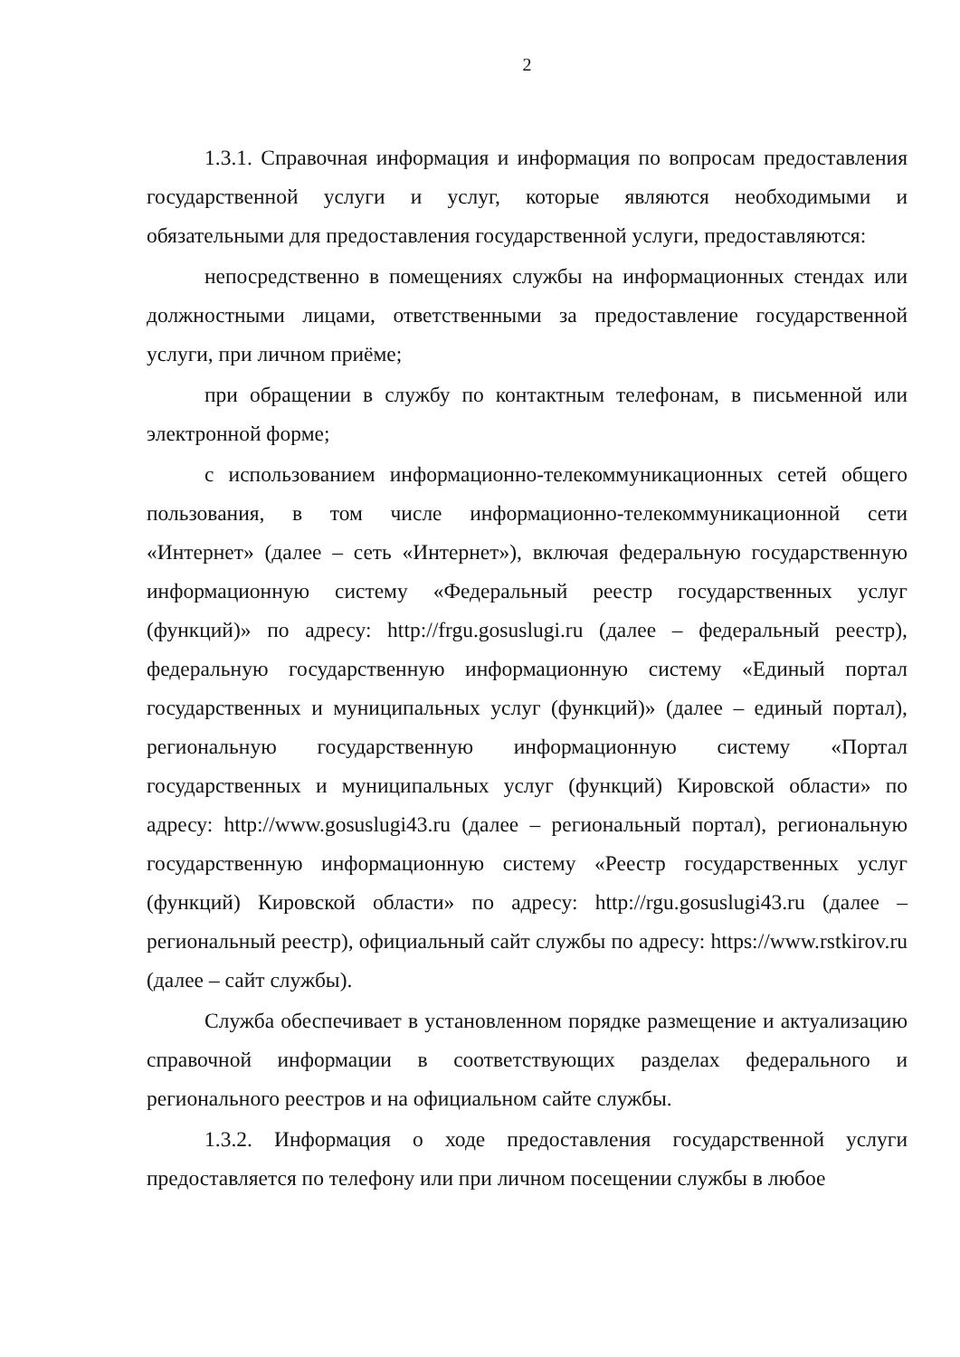2
1.3.1. Справочная информация и информация по вопросам предоставления государственной услуги и услуг, которые являются необходимыми и обязательными для предоставления государственной услуги, предоставляются:
непосредственно в помещениях службы на информационных стендах или должностными лицами, ответственными за предоставление государственной услуги, при личном приёме;
при обращении в службу по контактным телефонам, в письменной или электронной форме;
с использованием информационно-телекоммуникационных сетей общего пользования, в том числе информационно-телекоммуникационной сети «Интернет» (далее – сеть «Интернет»), включая федеральную государственную информационную систему «Федеральный реестр государственных услуг (функций)» по адресу: http://frgu.gosuslugi.ru (далее – федеральный реестр), федеральную государственную информационную систему «Единый портал государственных и муниципальных услуг (функций)» (далее – единый портал), региональную государственную информационную систему «Портал государственных и муниципальных услуг (функций) Кировской области» по адресу: http://www.gosuslugi43.ru (далее – региональный портал), региональную государственную информационную систему «Реестр государственных услуг (функций) Кировской области» по адресу: http://rgu.gosuslugi43.ru (далее – региональный реестр), официальный сайт службы по адресу: https://www.rstkirov.ru (далее – сайт службы).
Служба обеспечивает в установленном порядке размещение и актуализацию справочной информации в соответствующих разделах федерального и регионального реестров и на официальном сайте службы.
1.3.2. Информация о ходе предоставления государственной услуги предоставляется по телефону или при личном посещении службы в любое